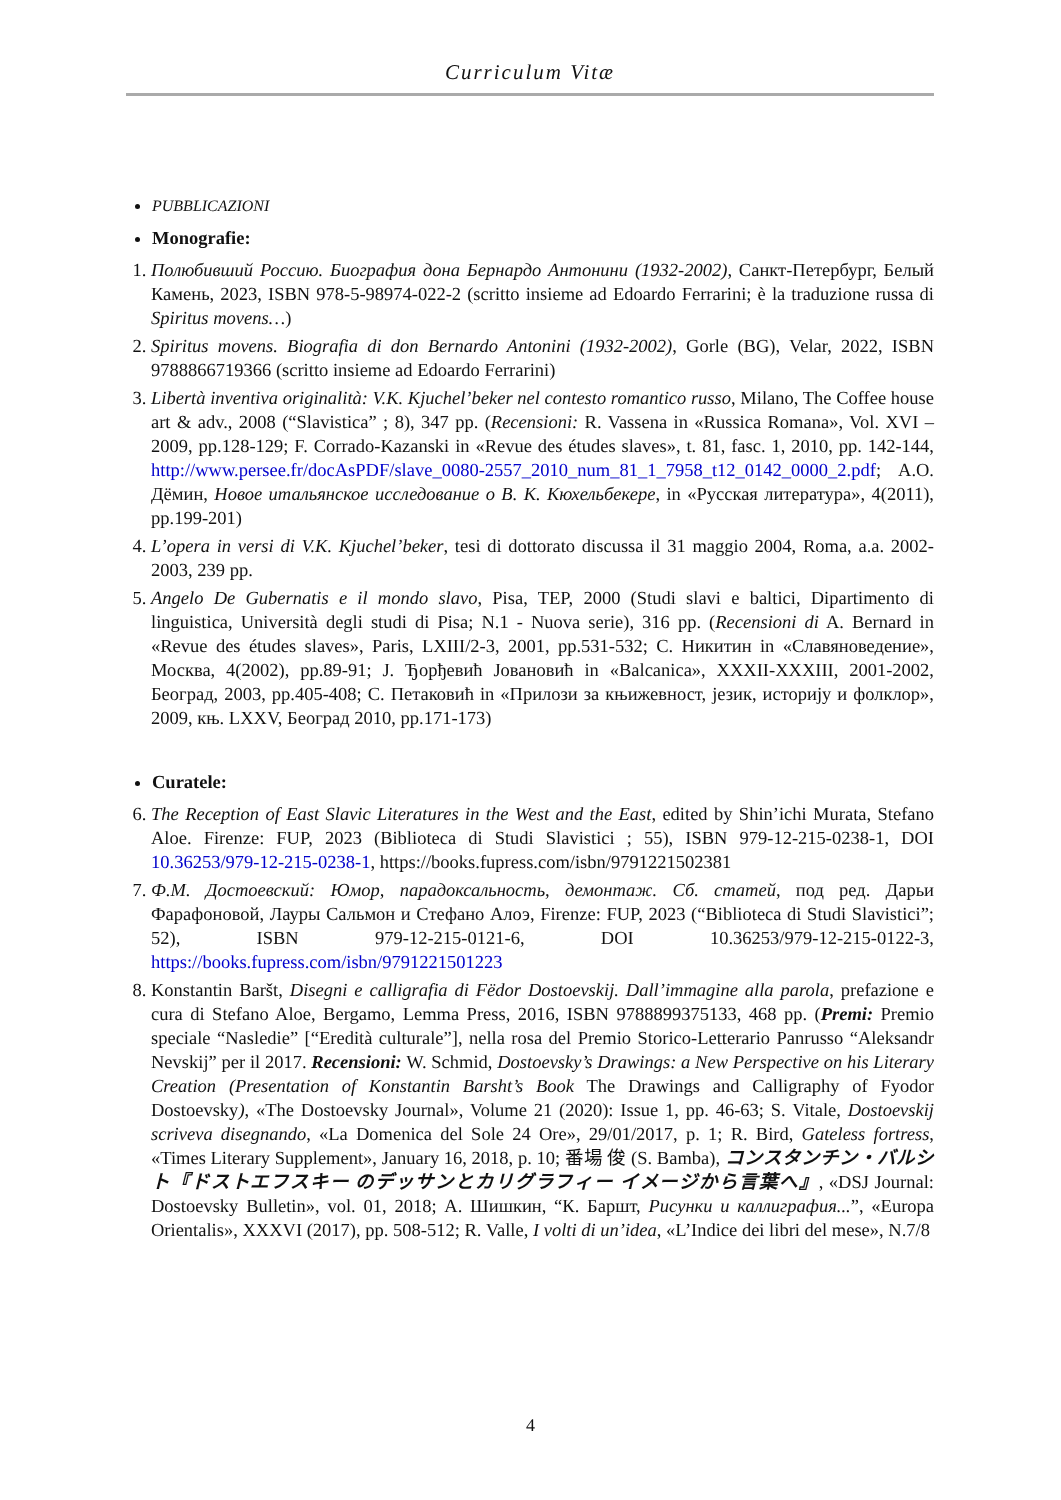Curriculum Vitæ
PUBBLICAZIONI
Monografie:
1. Полюбивший Россию. Биография дона Бернардо Антонини (1932-2002), Санкт-Петербург, Белый Камень, 2023, ISBN 978-5-98974-022-2 (scritto insieme ad Edoardo Ferrarini; è la traduzione russa di Spiritus movens…)
2. Spiritus movens. Biografia di don Bernardo Antonini (1932-2002), Gorle (BG), Velar, 2022, ISBN 9788866719366 (scritto insieme ad Edoardo Ferrarini)
3. Libertà inventiva originalità: V.K. Kjuchel’beker nel contesto romantico russo, Milano, The Coffee house art & adv., 2008 (“Slavistica” ; 8), 347 pp. (Recensioni: R. Vassena in «Russica Romana», Vol. XVI – 2009, pp.128-129; F. Corrado-Kazanski in «Revue des études slaves», t. 81, fasc. 1, 2010, pp. 142-144, http://www.persee.fr/docAsPDF/slave_0080-2557_2010_num_81_1_7958_t12_0142_0000_2.pdf; А.О. Дёмин, Новое итальянское исследование о В. К. Кюхельбекере, in «Русская литература», 4(2011), pp.199-201)
4. L’opera in versi di V.K. Kjuchel’beker, tesi di dottorato discussa il 31 maggio 2004, Roma, a.a. 2002-2003, 239 pp.
5. Angelo De Gubernatis e il mondo slavo, Pisa, TEP, 2000 (Studi slavi e baltici, Dipartimento di linguistica, Università degli studi di Pisa; N.1 - Nuova serie), 316 pp. (Recensioni di A. Bernard in «Revue des études slaves», Paris, LXIII/2-3, 2001, pp.531-532; С. Никитин in «Славяноведение», Москва, 4(2002), pp.89-91; J. Ђорђевић Јовановић in «Balcanica», XXXII-XXXIII, 2001-2002, Београд, 2003, pp.405-408; С. Петаковић in «Прилози за књижевност, језик, историју и фолклор», 2009, књ. LXXV, Београд 2010, pp.171-173)
Curatele:
6. The Reception of East Slavic Literatures in the West and the East, edited by Shin’ichi Murata, Stefano Aloe. Firenze: FUP, 2023 (Biblioteca di Studi Slavistici ; 55), ISBN 979-12-215-0238-1, DOI 10.36253/979-12-215-0238-1, https://books.fupress.com/isbn/9791221502381
7. Ф.М. Достоевский: Юмор, парадоксальность, демонтаж. Сб. статей, под ред. Дарьи Фарафоновой, Лауры Сальмон и Стефано Алоэ, Firenze: FUP, 2023 (“Biblioteca di Studi Slavistici”; 52), ISBN 979-12-215-0121-6, DOI 10.36253/979-12-215-0122-3, https://books.fupress.com/isbn/9791221501223
8. Konstantin Baršt, Disegni e calligrafia di Fëdor Dostoevskij. Dall’immagine alla parola, prefazione e cura di Stefano Aloe, Bergamo, Lemma Press, 2016, ISBN 9788899375133, 468 pp. (Premi: Premio speciale “Nasledie” [“Eredità culturale”], nella rosa del Premio Storico-Letterario Panrusso “Aleksandr Nevskij” per il 2017. Recensioni: W. Schmid, Dostoevsky’s Drawings: a New Perspective on his Literary Creation (Presentation of Konstantin Barsht’s Book The Drawings and Calligraphy of Fyodor Dostoevsky), «The Dostoevsky Journal», Volume 21 (2020): Issue 1, pp. 46-63; S. Vitale, Dostoevskij scriveva disegnando, «La Domenica del Sole 24 Ore», 29/01/2017, p. 1; R. Bird, Gateless fortress, «Times Literary Supplement», January 16, 2018, p. 10; 番場 俊 (S. Bamba), コンスタンチン・バルシト『ドストエフスキー のデッサンとカリグラフィー イメージから言葉へ』, «DSJ Journal: Dostoevsky Bulletin», vol. 01, 2018; А. Шишкин, “К. Баршт, Рисунки и каллиграфия...”, «Europa Orientalis», XXXVI (2017), pp. 508-512; R. Valle, I volti di un’idea, «L’Indice dei libri del mese», N.7/8
4